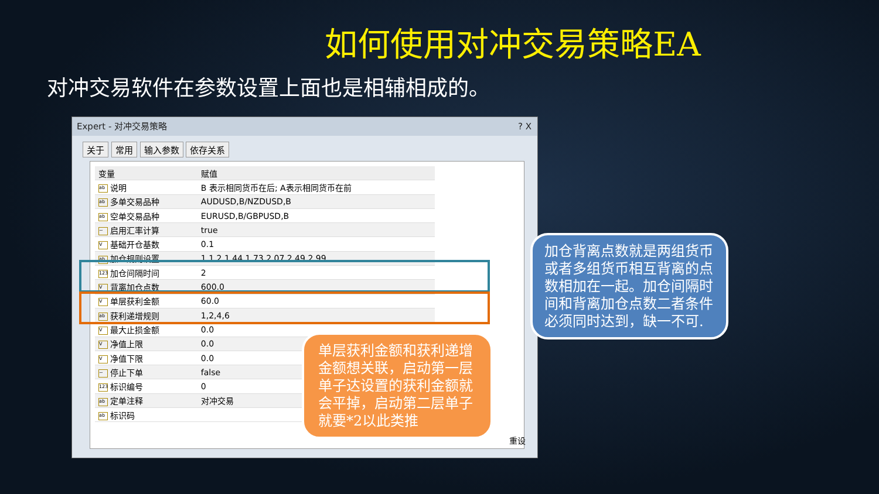如何使用对冲交易策略EA
对冲交易软件在参数设置上面也是相辅相成的。
Expert - 对冲交易策略 ? X
关于 常用 输入参数 依存关系
| 变量 | 赋值 |
| --- | --- |
| ab 说明 | B 表示相同货币在后; A表示相同货币在前 |
| ab 多单交易品种 | AUDUSD,B/NZDUSD,B |
| ab 空单交易品种 | EURUSD,B/GBPUSD,B |
| ~ 启用汇率计算 | true |
| V 基础开仓基数 | 0.1 |
| ab 加仓规则设置 | 1,1.2,1.44,1.73,2.07,2.49,2.99 |
| 123 加仓间隔时间 | 2 |
| V 背离加仓点数 | 600.0 |
| V 单层获利金额 | 60.0 |
| ab 获利递增规则 | 1,2,4,6 |
| V 最大止损金额 | 0.0 |
| V 净值上限 | 0.0 |
| V 净值下限 | 0.0 |
| ~ 停止下单 | false |
| 123 标识编号 | 0 |
| ab 定单注释 | 对冲交易 |
| ab 标识码 | |
重设
加仓背离点数就是两组货币或者多组货币相互背离的点数相加在一起。加仓间隔时间和背离加仓点数二者条件必须同时达到，缺一不可.
单层获利金额和获利递增金额想关联，启动第一层单子达设置的获利金额就会平掉，启动第二层单子就要*2以此类推